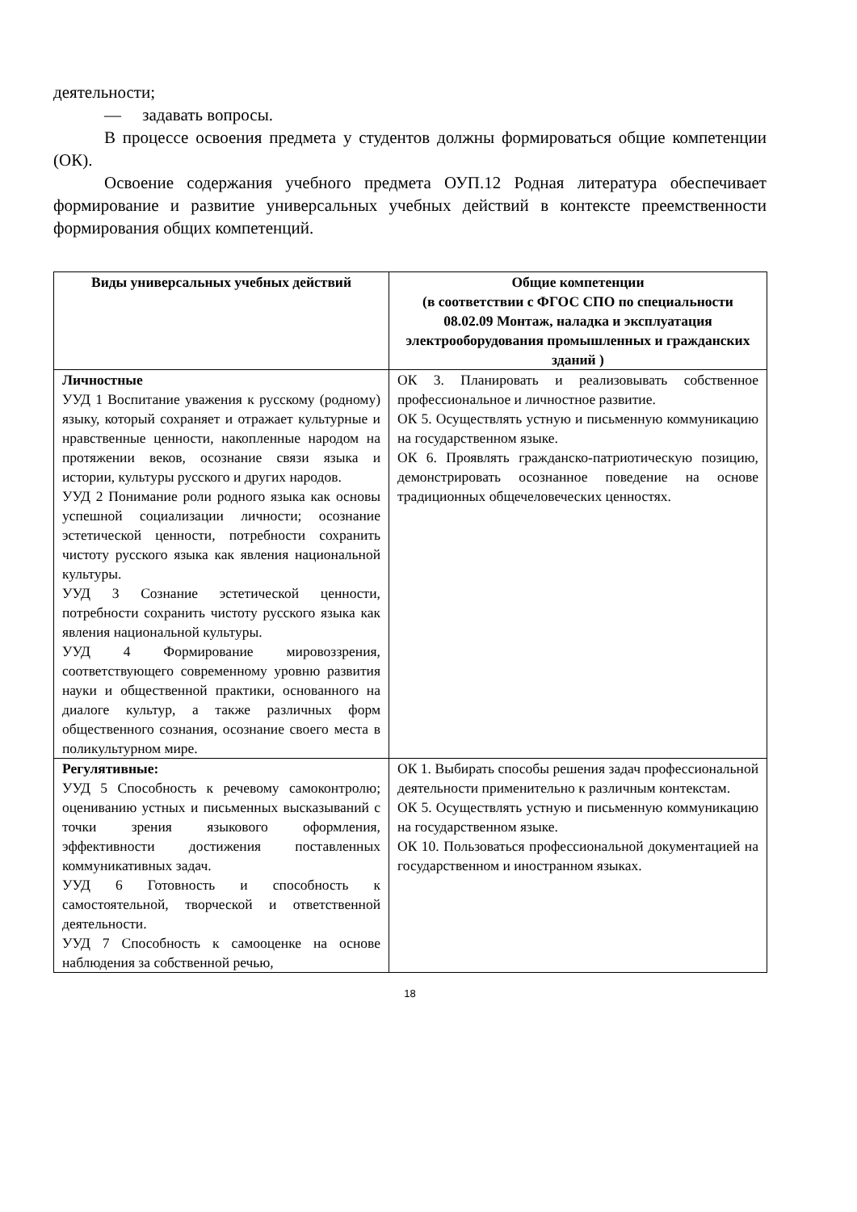деятельности;
— задавать вопросы.
В процессе освоения предмета у студентов должны формироваться общие компетенции (ОК).
Освоение содержания учебного предмета ОУП.12 Родная литература обеспечивает формирование и развитие универсальных учебных действий в контексте преемственности формирования общих компетенций.
| Виды универсальных учебных действий | Общие компетенции (в соответствии с ФГОС СПО по специальности 08.02.09 Монтаж, наладка и эксплуатация электрооборудования промышленных и гражданских зданий ) |
| --- | --- |
| Личностные УУД 1 Воспитание уважения к русскому (родному) языку, который сохраняет и отражает культурные и нравственные ценности, накопленные народом на протяжении веков, осознание связи языка и истории, культуры русского и других народов. УУД 2 Понимание роли родного языка как основы успешной социализации личности; осознание эстетической ценности, потребности сохранить чистоту русского языка как явления национальной культуры. УУД 3 Сознание эстетической ценности, потребности сохранить чистоту русского языка как явления национальной культуры. УУД 4 Формирование мировоззрения, соответствующего современному уровню развития науки и общественной практики, основанного на диалоге культур, а также различных форм общественного сознания, осознание своего места в поликультурном мире. | ОК 3. Планировать и реализовывать собственное профессиональное и личностное развитие. ОК 5. Осуществлять устную и письменную коммуникацию на государственном языке. ОК 6. Проявлять гражданско-патриотическую позицию, демонстрировать осознанное поведение на основе традиционных общечеловеческих ценностях. |
| Регулятивные: УУД 5 Способность к речевому самоконтролю; оцениванию устных и письменных высказываний с точки зрения языкового оформления, эффективности достижения поставленных коммуникативных задач. УУД 6 Готовность и способность к самостоятельной, творческой и ответственной деятельности. УУД 7 Способность к самооценке на основе наблюдения за собственной речью, | ОК 1. Выбирать способы решения задач профессиональной деятельности применительно к различным контекстам. ОК 5. Осуществлять устную и письменную коммуникацию на государственном языке. ОК 10. Пользоваться профессиональной документацией на государственном и иностранном языках. |
18